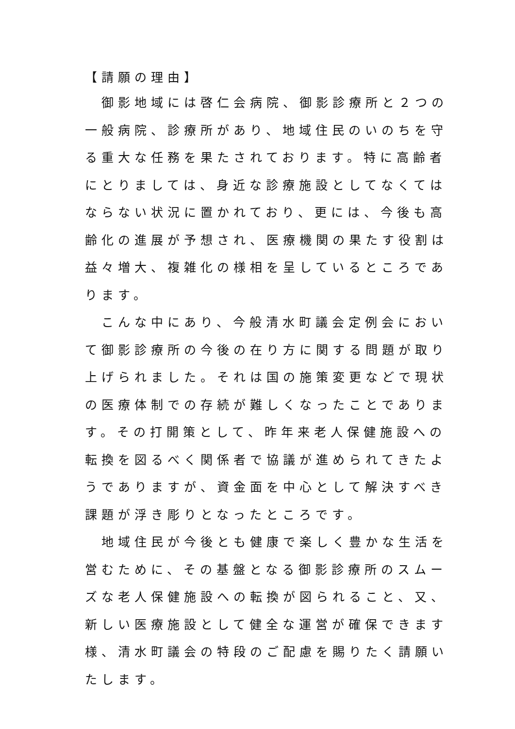【請願の理由】
　御影地域には啓仁会病院、御影診療所と２つの一般病院、診療所があり、地域住民のいのちを守る重大な任務を果たされております。特に高齢者にとりましては、身近な診療施設としてなくてはならない状況に置かれており、更には、今後も高齢化の進展が予想され、医療機関の果たす役割は益々増大、複雑化の様相を呈しているところであります。
　こんな中にあり、今般清水町議会定例会において御影診療所の今後の在り方に関する問題が取り上げられました。それは国の施策変更などで現状の医療体制での存続が難しくなったことであります。その打開策として、昨年来老人保健施設への転換を図るべく関係者で協議が進められてきたようでありますが、資金面を中心として解決すべき課題が浮き彫りとなったところです。
　地域住民が今後とも健康で楽しく豊かな生活を営むために、その基盤となる御影診療所のスムーズな老人保健施設への転換が図られること、又、新しい医療施設として健全な運営が確保できます様、清水町議会の特段のご配慮を賜りたく請願いたします。